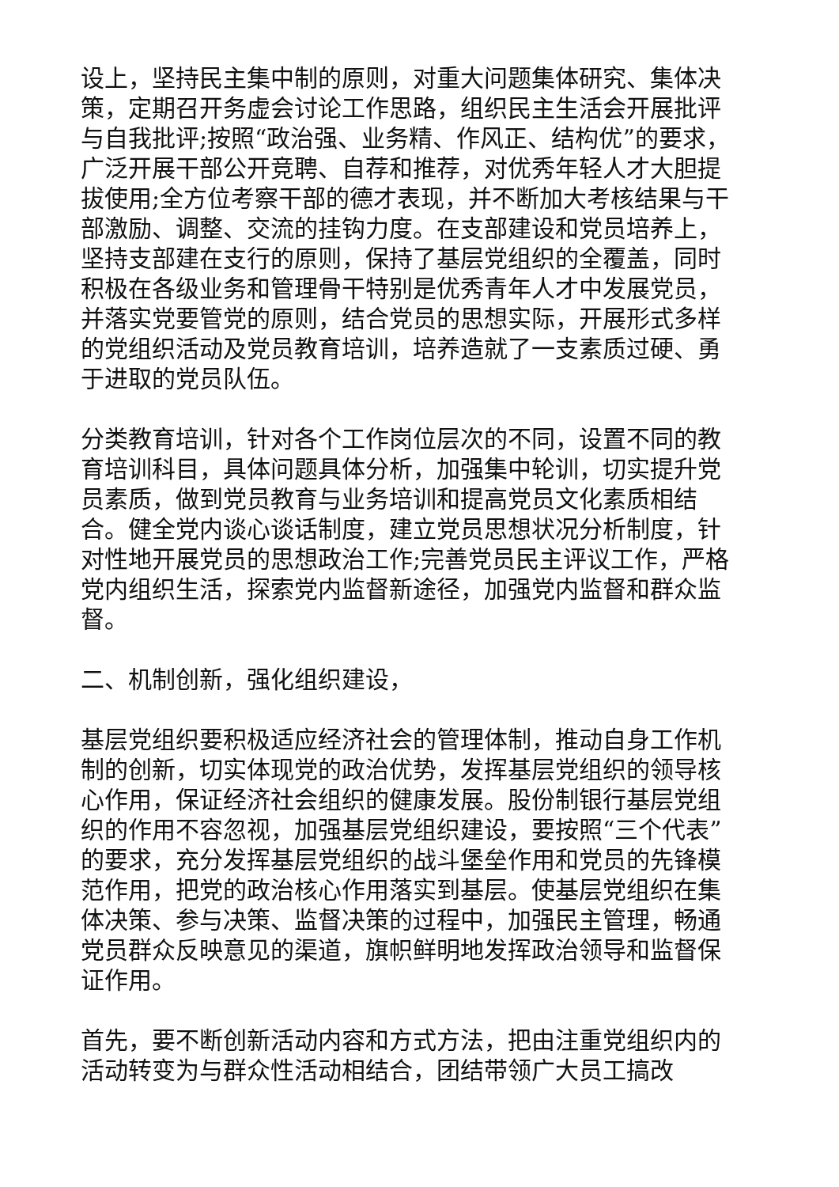设上，坚持民主集中制的原则，对重大问题集体研究、集体决策，定期召开务虚会讨论工作思路，组织民主生活会开展批评与自我批评;按照“政治强、业务精、作风正、结构优”的要求，广泛开展干部公开竞聘、自荐和推荐，对优秀年轻人才大胆提拔使用;全方位考察干部的德才表现，并不断加大考核结果与干部激励、调整、交流的挂钩力度。在支部建设和党员培养上，坚持支部建在支行的原则，保持了基层党组织的全覆盖，同时积极在各级业务和管理骨干特别是优秀青年人才中发展党员，并落实党要管党的原则，结合党员的思想实际，开展形式多样的党组织活动及党员教育培训，培养造就了一支素质过硬、勇于进取的党员队伍。
分类教育培训，针对各个工作岗位层次的不同，设置不同的教育培训科目，具体问题具体分析，加强集中轮训，切实提升党员素质，做到党员教育与业务培训和提高党员文化素质相结合。健全党内谈心谈话制度，建立党员思想状况分析制度，针对性地开展党员的思想政治工作;完善党员民主评议工作，严格党内组织生活，探索党内监督新途径，加强党内监督和群众监督。
二、机制创新，强化组织建设，
基层党组织要积极适应经济社会的管理体制，推动自身工作机制的创新，切实体现党的政治优势，发挥基层党组织的领导核心作用，保证经济社会组织的健康发展。股份制银行基层党组织的作用不容忽视，加强基层党组织建设，要按照“三个代表”的要求，充分发挥基层党组织的战斗堡垒作用和党员的先锋模范作用，把党的政治核心作用落实到基层。使基层党组织在集体决策、参与决策、监督决策的过程中，加强民主管理，畅通党员群众反映意见的渠道，旗帜鲜明地发挥政治领导和监督保证作用。
首先，要不断创新活动内容和方式方法，把由注重党组织内的活动转变为与群众性活动相结合，团结带领广大员工搞改